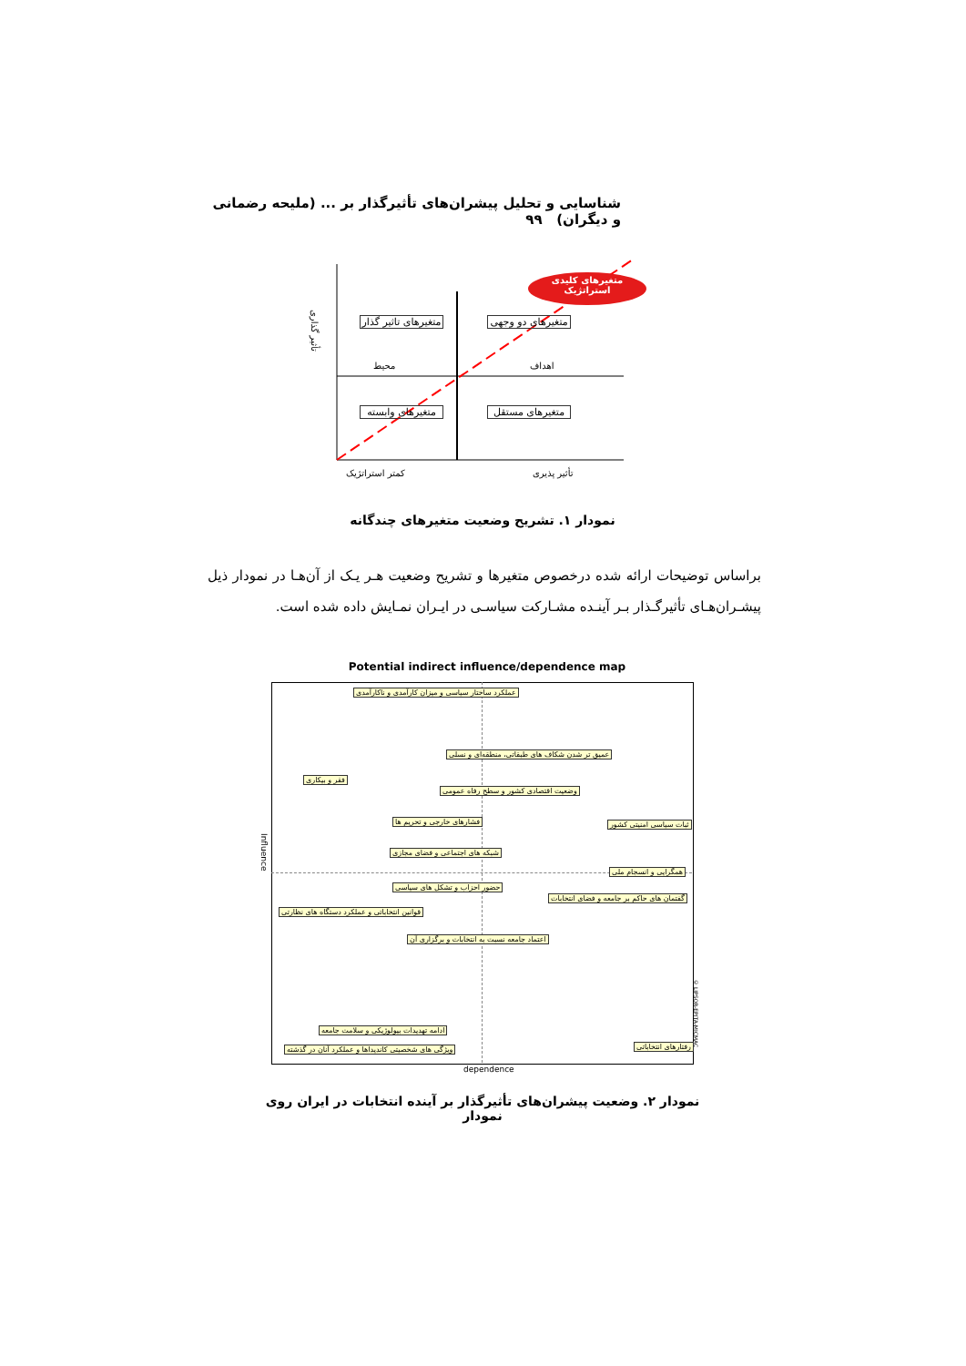شناسایی و تحلیل پیشران‌های تأثیرگذار بر ... (ملیحه رضمانی و دیگران) ۹۹
متغیرهای کلیدی استراتژیک
متغیرهای تاثیر گذار
متغیرهای دو وجهی
محیط اهداف
متغیرهای وابسته
متغیرهای مستقل
کمتر استراتژیک تأثیر پذیری
تأثیر گذاری
نمودار ۱. تشریح وضعیت متغیرهای چندگانه
براساس توضیحات ارائه شده درخصوص متغیرها و تشریح وضعیت هـر یـک از آن‌هـا در نمودار ذیل پیشـران‌هـای تأثیرگـذار بـر آینـده مشـارکت سیاسـی در ایـران نمـایش داده شده است.
Potential indirect influence/dependence map
عملکرد ساختار سیاسی و میزان کارآمدی و ناکارآمدی
عمیق تر شدن شکاف های طبقاتی، منطقه‌ای و نسلی
فقر و بیکاری
وضعیت اقتصادی کشور و سطح رفاه عمومی
فشارهای خارجی و تحریم ها ثبات سیاسی امنیتی کشور
شبکه های اجتماعی و فضای مجازی
همگرایی و انسجام ملی
حضور احزاب و تشکل های سیاسی
گفتمان های حاکم بر جامعه و فضای انتخابات
قوانین انتخاباتی و عملکرد دستگاه های نظارتی
اعتماد جامعه نسبت به انتخابات و برگزاری آن
ادامه تهدیدات بیولوژیکی و سلامت جامعه
ویژگی های شخصیتی کاندیداها و عملکرد آنان در گذشته رفتارهای انتخاباتی
dependence
Influence
© LIPSOR-EPITA-MICMAC
نمودار ۲. وضعیت پیشران‌های تأثیرگذار بر آینده انتخابات در ایران روی نمودار